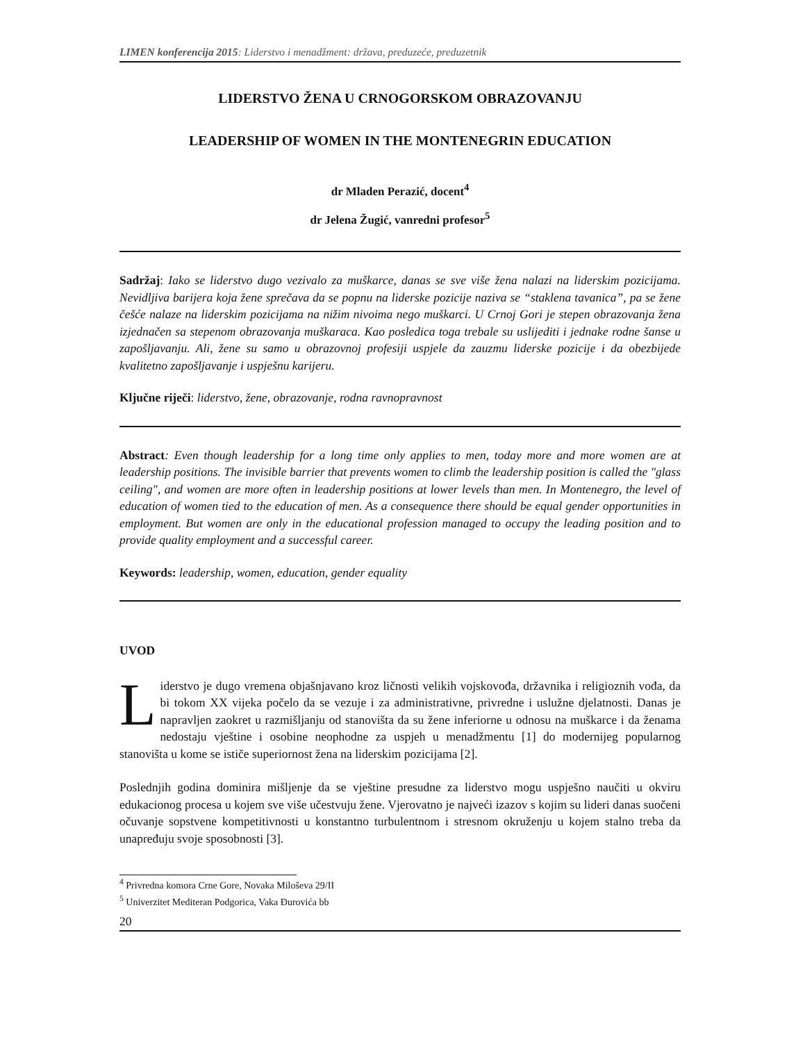LIMEN konferencija 2015: Liderstvo i menadžment: država, preduzeće, preduzetnik
LIDERSTVO ŽENA U CRNOGORSKOM OBRAZOVANJU
LEADERSHIP OF WOMEN IN THE MONTENEGRIN EDUCATION
dr Mladen Perazić, docent<sup>4</sup>
dr Jelena Žugić, vanredni profesor<sup>5</sup>
Sadržaj: Iako se liderstvo dugo vezivalo za muškarce, danas se sve više žena nalazi na liderskim pozicijama. Nevidljiva barijera koja žene sprečava da se popnu na liderske pozicije naziva se “staklena tavanica”, pa se žene češće nalaze na liderskim pozicijama na nižim nivoima nego muškarci. U Crnoj Gori je stepen obrazovanja žena izjednačen sa stepenom obrazovanja muškaraca. Kao posledica toga trebale su uslijediti i jednake rodne šanse u zapošljavanju. Ali, žene su samo u obrazovnoj profesiji uspjele da zauzmu liderske pozicije i da obezbijede kvalitetno zapošljavanje i uspješnu karijeru.
Ključne riječi: liderstvo, žene, obrazovanje, rodna ravnopravnost
Abstract: Even though leadership for a long time only applies to men, today more and more women are at leadership positions. The invisible barrier that prevents women to climb the leadership position is called the "glass ceiling", and women are more often in leadership positions at lower levels than men. In Montenegro, the level of education of women tied to the education of men. As a consequence there should be equal gender opportunities in employment. But women are only in the educational profession managed to occupy the leading position and to provide quality employment and a successful career.
Keywords: leadership, women, education, gender equality
UVOD
Liderstvo je dugo vremena objašnjavano kroz ličnosti velikih vojskovođa, državnika i religioznih vođa, da bi tokom XX vijeka počelo da se vezuje i za administrativne, privredne i uslužne djelatnosti. Danas je napravljen zaokret u razmišljanju od stanovišta da su žene inferiorne u odnosu na muškarce i da ženama nedostaju vještine i osobine neophodne za uspjeh u menadžmentu [1] do modernijeg popularnog stanovišta u kome se ističe superiornost žena na liderskim pozicijama [2].
Poslednjih godina dominira mišljenje da se vještine presudne za liderstvo mogu uspješno naučiti u okviru edukacionog procesa u kojem sve više učestvuju žene. Vjerovatno je najveći izazov s kojim su lideri danas suočeni očuvanje sopstvene kompetitivnosti u konstantno turbulentnom i stresnom okruženju u kojem stalno treba da unapređuju svoje sposobnosti [3].
<sup>4</sup> Privredna komora Crne Gore, Novaka Miloševa 29/II
<sup>5</sup> Univerzitet Mediteran Podgorica, Vaka Đurovića bb
20